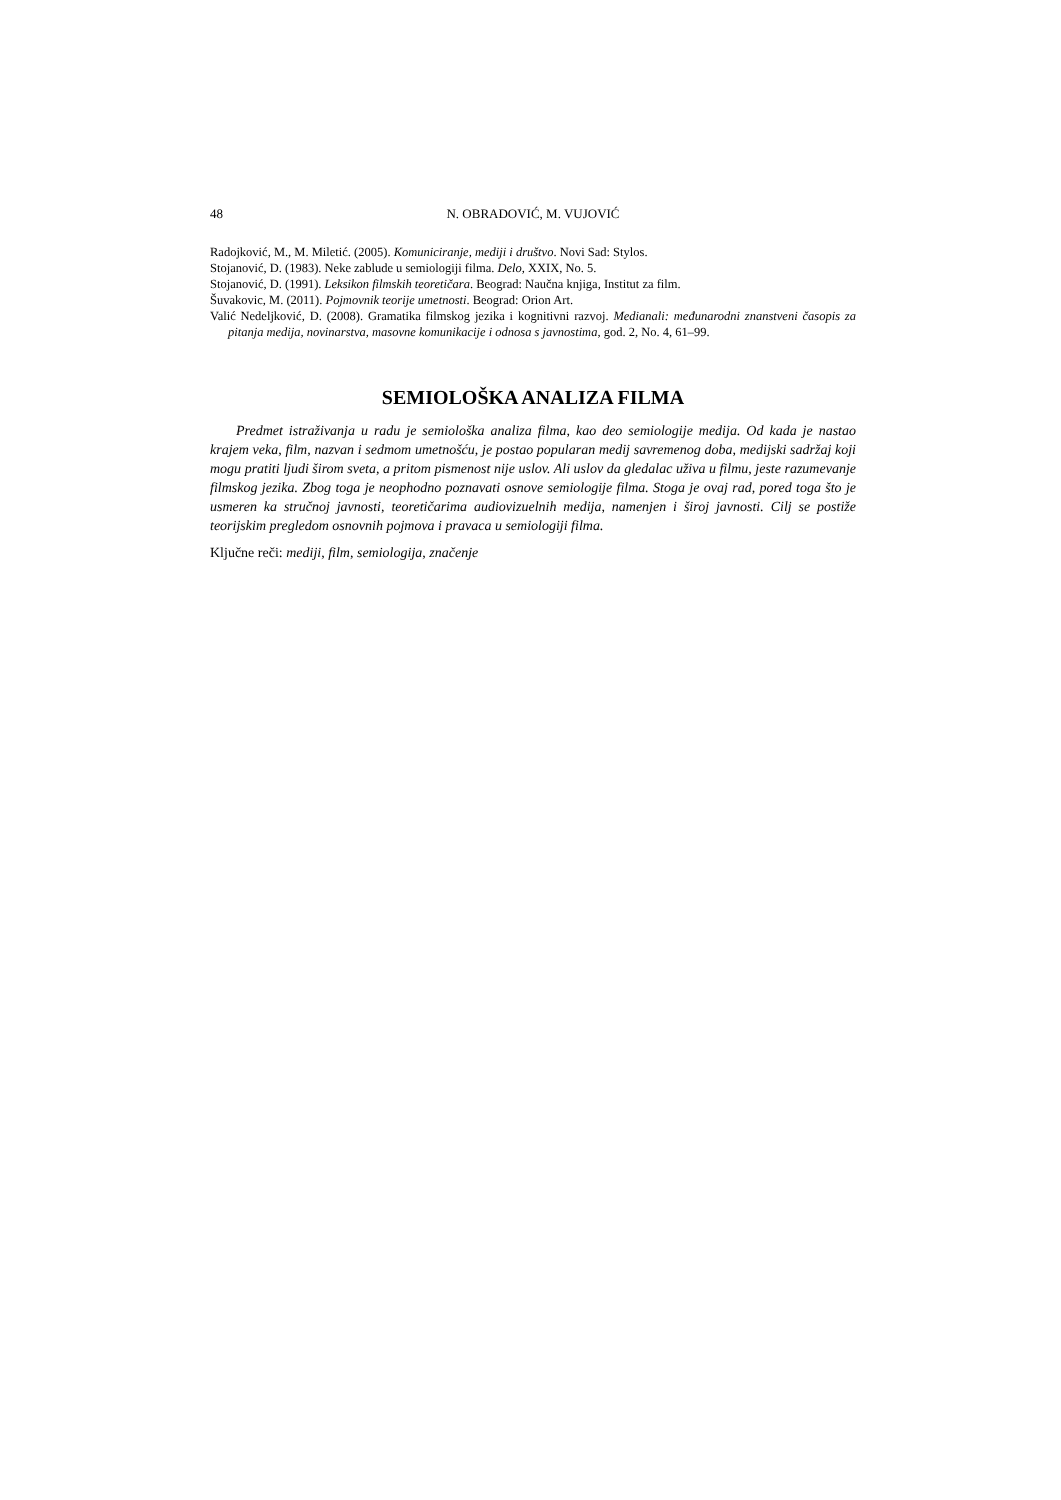48 N. OBRADOVIĆ, M. VUJOVIĆ
Radojković, M., M. Miletić. (2005). Komuniciranje, mediji i društvo. Novi Sad: Stylos.
Stojanović, D. (1983). Neke zablude u semiologiji filma. Delo, XXIX, No. 5.
Stojanović, D. (1991). Leksikon filmskih teoretičara. Beograd: Naučna knjiga, Institut za film.
Šuvakovic, M. (2011). Pojmovnik teorije umetnosti. Beograd: Orion Art.
Valić Nedeljković, D. (2008). Gramatika filmskog jezika i kognitivni razvoj. Medianali: međunarodni znanstveni časopis za pitanja medija, novinarstva, masovne komunikacije i odnosa s javnostima, god. 2, No. 4, 61–99.
SEMIOLOŠKA ANALIZA FILMA
Predmet istraživanja u radu je semiološka analiza filma, kao deo semiologije medija. Od kada je nastao krajem veka, film, nazvan i sedmom umetnošću, je postao popularan medij savremenog doba, medijski sadržaj koji mogu pratiti ljudi širom sveta, a pritom pismenost nije uslov. Ali uslov da gledalac uživa u filmu, jeste razumevanje filmskog jezika. Zbog toga je neophodno poznavati osnove semiologije filma. Stoga je ovaj rad, pored toga što je usmeren ka stručnoj javnosti, teoretičarima audiovizuelnih medija, namenjen i široj javnosti. Cilj se postiže teorijskim pregledom osnovnih pojmova i pravaca u semiologiji filma.
Ključne reči: mediji, film, semiologija, značenje